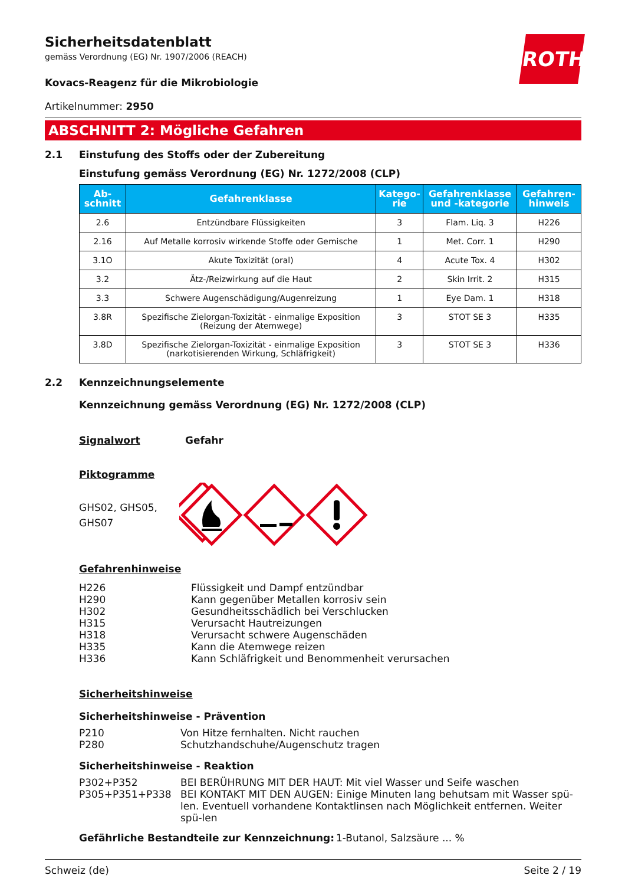ROTH
Sicherheitsdatenblatt
gemäss Verordnung (EG) Nr. 1907/2006 (REACH)
Kovacs-Reagenz für die Mikrobiologie
Artikelnummer: 2950
ABSCHNITT 2: Mögliche Gefahren
2.1 Einstufung des Stoffs oder der Zubereitung
Einstufung gemäss Verordnung (EG) Nr. 1272/2008 (CLP)
| Ab- schnitt | Gefahrenklasse | Katego- rie | Gefahrenklasse und -kategorie | Gefahren- hinweis |
| --- | --- | --- | --- | --- |
| 2.6 | Entzündbare Flüssigkeiten | 3 | Flam. Liq. 3 | H226 |
| 2.16 | Auf Metalle korrosiv wirkende Stoffe oder Gemische | 1 | Met. Corr. 1 | H290 |
| 3.1O | Akute Toxizität (oral) | 4 | Acute Tox. 4 | H302 |
| 3.2 | Ätz-/Reizwirkung auf die Haut | 2 | Skin Irrit. 2 | H315 |
| 3.3 | Schwere Augenschädigung/Augenreizung | 1 | Eye Dam. 1 | H318 |
| 3.8R | Spezifische Zielorgan-Toxizität - einmalige Exposition (Reizung der Atemwege) | 3 | STOT SE 3 | H335 |
| 3.8D | Spezifische Zielorgan-Toxizität - einmalige Exposition (narkotisierenden Wirkung, Schläfrigkeit) | 3 | STOT SE 3 | H336 |
2.2 Kennzeichnungselemente
Kennzeichnung gemäss Verordnung (EG) Nr. 1272/2008 (CLP)
Signalwort Gefahr
Piktogramme
GHS02, GHS05,
GHS07
Gefahrenhinweise
H226 Flüssigkeit und Dampf entzündbar
H290 Kann gegenüber Metallen korrosiv sein
H302 Gesundheitsschädlich bei Verschlucken
H315 Verursacht Hautreizungen
H318 Verursacht schwere Augenschäden
H335 Kann die Atemwege reizen
H336 Kann Schläfrigkeit und Benommenheit verursachen
Sicherheitshinweise
Sicherheitshinweise - Prävention
P210 Von Hitze fernhalten. Nicht rauchen
P280 Schutzhandschuhe/Augenschutz tragen
Sicherheitshinweise - Reaktion
P302+P352 BEI BERÜHRUNG MIT DER HAUT: Mit viel Wasser und Seife waschen
P305+P351+P338 BEI KONTAKT MIT DEN AUGEN: Einige Minuten lang behutsam mit Wasser spü-len. Eventuell vorhandene Kontaktlinsen nach Möglichkeit entfernen. Weiter spü-len
Gefährliche Bestandteile zur Kennzeichnung: 1-Butanol, Salzsäure ... %
Schweiz (de) Seite 2 / 19